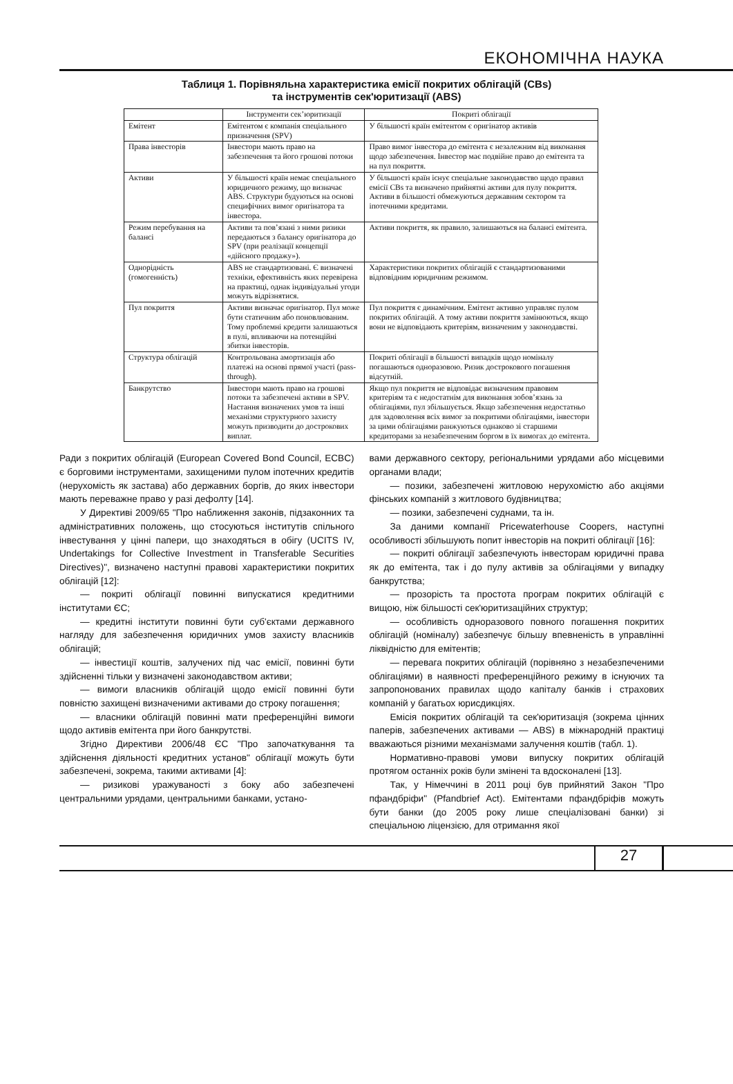ЕКОНОМІЧНА НАУКА
Таблиця 1. Порівняльна характеристика емісії покритих облігацій (CBs)
та інструментів сек'юритизації (ABS)
| | Інструменти сек’юритизації | Покриті облігації |
| --- | --- | --- |
| Емітент | Емітентом є компанія спеціального призначення (SPV) | У більшості країн емітентом є оригінатор активів |
| Права інвесторів | Інвестори мають право на забезпечення та його грошові потоки | Право вимог інвестора до емітента є незалежним від виконання щодо забезпечення. Інвестор має подвійне право до емітента та на пул покриття. |
| Активи | У більшості країн немає спеціального юридичного режиму, що визначає ABS. Структури будуються на основі специфічних вимог оригінатора та інвестора. | У більшості країн існує спеціальне законодавство щодо правил емісії CBs та визначено прийнятні активи для пулу покриття. Активи в більшості обмежуються державним сектором та іпотечними кредитами. |
| Режим перебування на балансі | Активи та пов’язані з ними ризики передаються з балансу оригінатора до SPV (при реалізації концепції «дійсного продажу»). | Активи покриття, як правило, залишаються на балансі емітента. |
| Однорідність (гомогенність) | ABS не стандартизовані. Є визначені техніки, ефективність яких перевірена на практиці, однак індивідуальні угоди можуть відрізнятися. | Характеристики покритих облігацій є стандартизованими відповідним юридичним режимом. |
| Пул покриття | Активи визначає оригінатор. Пул може бути статичним або поновлюваним. Тому проблемні кредити залишаються в пулі, впливаючи на потенційні збитки інвесторів. | Пул покриття є динамічним. Емітент активно управляє пулом покритих облігацій. А тому активи покриття замінюються, якщо вони не відповідають критеріям, визначеним у законодавстві. |
| Структура облігацій | Контрольована амортизація або платежі на основі прямої участі (pass-through). | Покриті облігації в більшості випадків щодо номіналу погашаються одноразовою. Ризик дострокового погашення відсутній. |
| Банкрутство | Інвестори мають право на грошові потоки та забезпечені активи в SPV. Настання визначених умов та інші механізми структурного захисту можуть призводити до дострокових виплат. | Якщо пул покриття не відповідає визначеним правовим критеріям та є недостатнім для виконання зобов’язань за облігаціями, пул збільшується. Якщо забезпечення недостатньо для задоволення всіх вимог за покритими облігаціями, інвестори за цими облігаціями ранжуються однаково зі старшими кредиторами за незабезпеченим боргом в їх вимогах до емітента. |
Ради з покритих облігацій (European Covered Bond Council, ECBC) є борговими інструментами, захищеними пулом іпотечних кредитів (нерухомість як застава) або державних боргів, до яких інвестори мають переважне право у разі дефолту [14].
У Директиві 2009/65 "Про наближення законів, підзаконних та адміністративних положень, що стосуються інститутів спільного інвестування у цінні папери, що знаходяться в обігу (UCITS IV, Undertakings for Collective Investment in Transferable Securities Directives)", визначено наступні правові характеристики покритих облігацій [12]:
— покриті облігації повинні випускатися кредитними інститутами ЄС;
— кредитні інститути повинні бути суб'єктами державного нагляду для забезпечення юридичних умов захисту власників облігацій;
— інвестиції коштів, залучених під час емісії, повинні бути здійсненні тільки у визначені законодавством активи;
— вимоги власників облігацій щодо емісії повинні бути повністю захищені визначеними активами до строку погашення;
— власники облігацій повинні мати преференційні вимоги щодо активів емітента при його банкрутстві.
Згідно Директиви 2006/48 ЄС "Про започаткування та здійснення діяльності кредитних установ" облігації можуть бути забезпечені, зокрема, такими активами [4]:
— ризикові уражуваності з боку або забезпечені центральними урядами, центральними банками, устано-
вами державного сектору, регіональними урядами або місцевими органами влади;
— позики, забезпечені житловою нерухомістю або акціями фінських компаній з житлового будівництва;
— позики, забезпечені суднами, та ін.
За даними компанії Pricewaterhouse Coopers, наступні особливості збільшують попит інвесторів на покриті облігації [16]:
— покриті облігації забезпечують інвесторам юридичні права як до емітента, так і до пулу активів за облігаціями у випадку банкрутства;
— прозорість та простота програм покритих облігацій є вищою, ніж більшості сек'юритизаційних структур;
— особливість одноразового повного погашення покритих облігацій (номіналу) забезпечує більшу впевненість в управлінні ліквідністю для емітентів;
— перевага покритих облігацій (порівняно з незабезпеченими облігаціями) в наявності преференційного режиму в існуючих та запропонованих правилах щодо капіталу банків і страхових компаній у багатьох юрисдикціях.
Емісія покритих облігацій та сек'юритизація (зокрема цінних паперів, забезпечених активами — ABS) в міжнародній практиці вважаються різними механізмами залучення коштів (табл. 1).
Нормативно-правові умови випуску покритих облігацій протягом останніх років були змінені та вдосконалені [13].
Так, у Німеччині в 2011 році був прийнятий Закон "Про пфандбріфи" (Pfandbrief Act). Емітентами пфандбріфів можуть бути банки (до 2005 року лише спеціалізовані банки) зі спеціальною ліцензією, для отримання якої
27